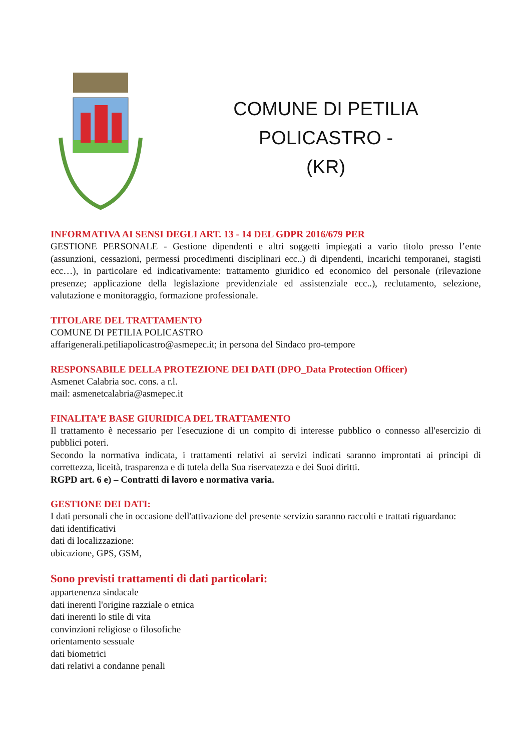COMUNE DI PETILIA POLICASTRO -
(KR)
INFORMATIVA AI SENSI DEGLI ART. 13 - 14 DEL GDPR 2016/679 PER
GESTIONE PERSONALE - Gestione dipendenti e altri soggetti impiegati a vario titolo presso l’ente (assunzioni, cessazioni, permessi procedimenti disciplinari ecc..) di dipendenti, incarichi temporanei, stagisti ecc…), in particolare ed indicativamente: trattamento giuridico ed economico del personale (rilevazione presenze; applicazione della legislazione previdenziale ed assistenziale ecc..), reclutamento, selezione, valutazione e monitoraggio, formazione professionale.
TITOLARE DEL TRATTAMENTO
COMUNE DI PETILIA POLICASTRO
affarigenerali.petiliapolicastro@asmepec.it; in persona del Sindaco pro-tempore
RESPONSABILE DELLA PROTEZIONE DEI DATI (DPO_Data Protection Officer)
Asmenet Calabria soc. cons. a r.l.
mail: asmenetcalabria@asmepec.it
FINALITA’E BASE GIURIDICA DEL TRATTAMENTO
Il trattamento è necessario per l'esecuzione di un compito di interesse pubblico o connesso all'esercizio di pubblici poteri.
Secondo la normativa indicata, i trattamenti relativi ai servizi indicati saranno improntati ai principi di correttezza, liceità, trasparenza e di tutela della Sua riservatezza e dei Suoi diritti.
RGPD art. 6 e) – Contratti di lavoro e normativa varia.
GESTIONE DEI DATI:
I dati personali che in occasione dell'attivazione del presente servizio saranno raccolti e trattati riguardano:
dati identificativi
dati di localizzazione:
ubicazione, GPS, GSM,
Sono previsti trattamenti di dati particolari:
appartenenza sindacale
dati inerenti l'origine razziale o etnica
dati inerenti lo stile di vita
convinzioni religiose o filosofiche
orientamento sessuale
dati biometrici
dati relativi a condanne penali